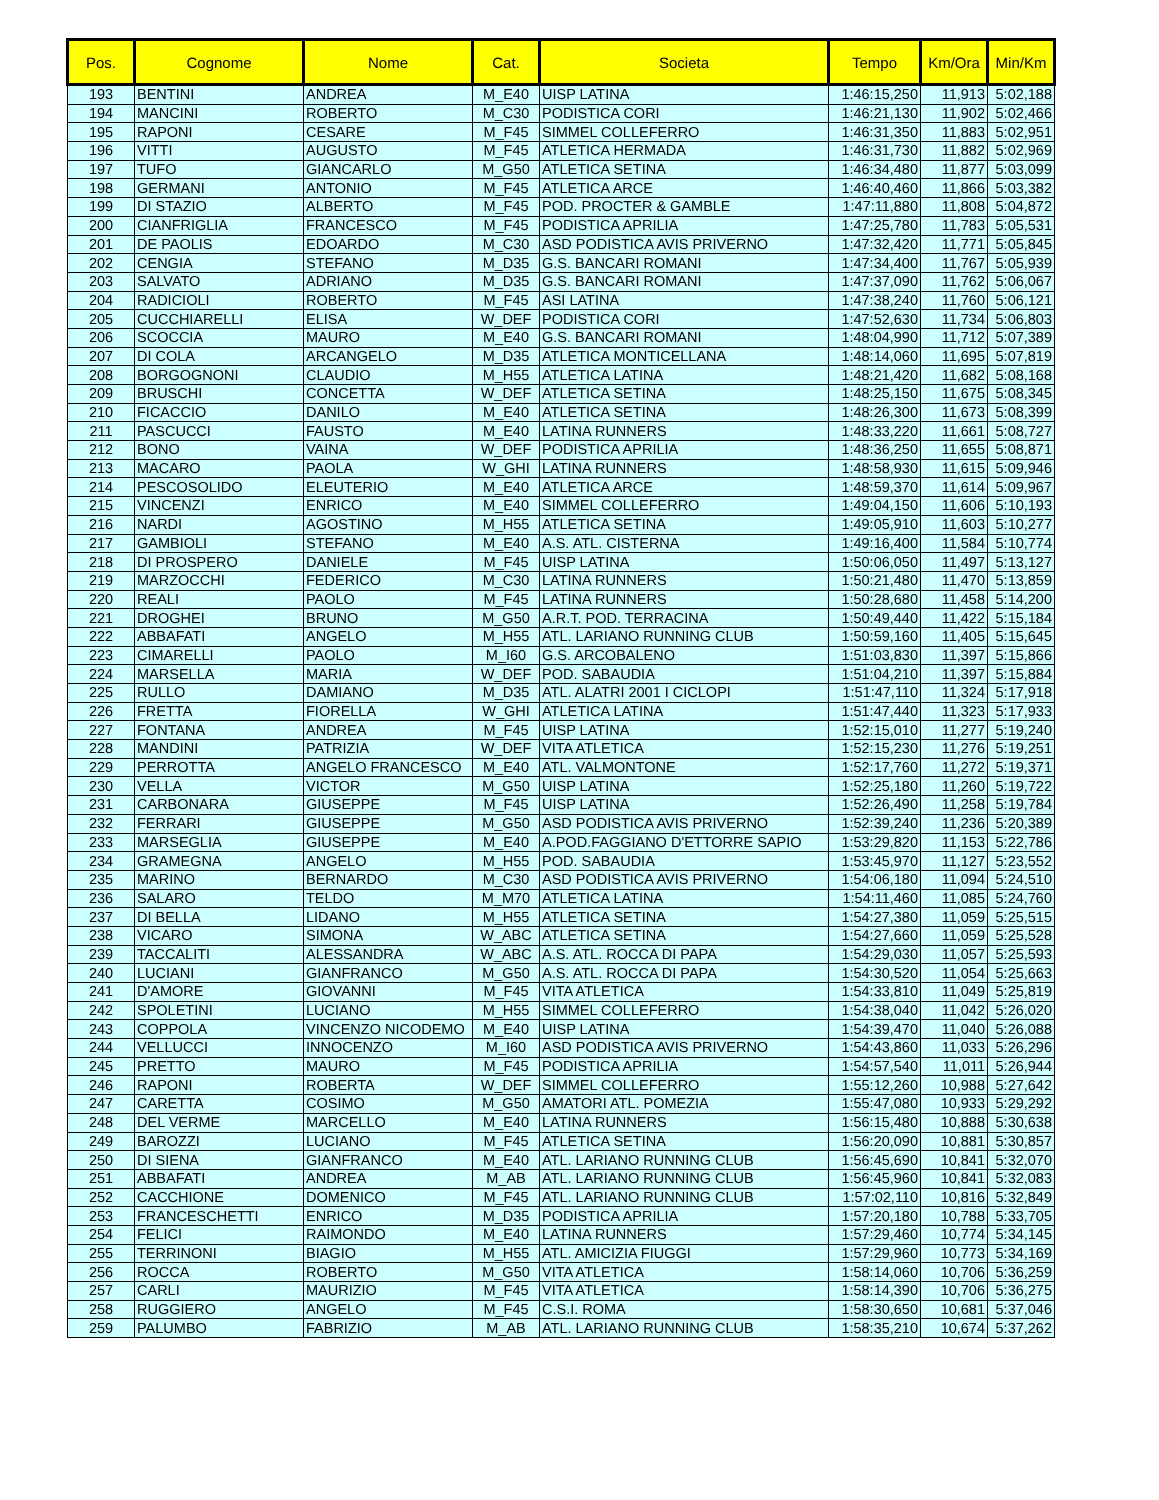| Pos. | Cognome | Nome | Cat. | Societa | Tempo | Km/Ora | Min/Km |
| --- | --- | --- | --- | --- | --- | --- | --- |
| 193 | BENTINI | ANDREA | M_E40 | UISP LATINA | 1:46:15,250 | 11,913 | 5:02,188 |
| 194 | MANCINI | ROBERTO | M_C30 | PODISTICA CORI | 1:46:21,130 | 11,902 | 5:02,466 |
| 195 | RAPONI | CESARE | M_F45 | SIMMEL COLLEFERRO | 1:46:31,350 | 11,883 | 5:02,951 |
| 196 | VITTI | AUGUSTO | M_F45 | ATLETICA HERMADA | 1:46:31,730 | 11,882 | 5:02,969 |
| 197 | TUFO | GIANCARLO | M_G50 | ATLETICA SETINA | 1:46:34,480 | 11,877 | 5:03,099 |
| 198 | GERMANI | ANTONIO | M_F45 | ATLETICA ARCE | 1:46:40,460 | 11,866 | 5:03,382 |
| 199 | DI STAZIO | ALBERTO | M_F45 | POD. PROCTER & GAMBLE | 1:47:11,880 | 11,808 | 5:04,872 |
| 200 | CIANFRIGLIA | FRANCESCO | M_F45 | PODISTICA APRILIA | 1:47:25,780 | 11,783 | 5:05,531 |
| 201 | DE PAOLIS | EDOARDO | M_C30 | ASD PODISTICA AVIS PRIVERNO | 1:47:32,420 | 11,771 | 5:05,845 |
| 202 | CENGIA | STEFANO | M_D35 | G.S. BANCARI ROMANI | 1:47:34,400 | 11,767 | 5:05,939 |
| 203 | SALVATO | ADRIANO | M_D35 | G.S. BANCARI ROMANI | 1:47:37,090 | 11,762 | 5:06,067 |
| 204 | RADICIOLI | ROBERTO | M_F45 | ASI LATINA | 1:47:38,240 | 11,760 | 5:06,121 |
| 205 | CUCCHIARELLI | ELISA | W_DEF | PODISTICA CORI | 1:47:52,630 | 11,734 | 5:06,803 |
| 206 | SCOCCIA | MAURO | M_E40 | G.S. BANCARI ROMANI | 1:48:04,990 | 11,712 | 5:07,389 |
| 207 | DI COLA | ARCANGELO | M_D35 | ATLETICA MONTICELLANA | 1:48:14,060 | 11,695 | 5:07,819 |
| 208 | BORGOGNONI | CLAUDIO | M_H55 | ATLETICA LATINA | 1:48:21,420 | 11,682 | 5:08,168 |
| 209 | BRUSCHI | CONCETTA | W_DEF | ATLETICA SETINA | 1:48:25,150 | 11,675 | 5:08,345 |
| 210 | FICACCIO | DANILO | M_E40 | ATLETICA SETINA | 1:48:26,300 | 11,673 | 5:08,399 |
| 211 | PASCUCCI | FAUSTO | M_E40 | LATINA RUNNERS | 1:48:33,220 | 11,661 | 5:08,727 |
| 212 | BONO | VAINA | W_DEF | PODISTICA APRILIA | 1:48:36,250 | 11,655 | 5:08,871 |
| 213 | MACARO | PAOLA | W_GHI | LATINA RUNNERS | 1:48:58,930 | 11,615 | 5:09,946 |
| 214 | PESCOSOLIDO | ELEUTERIO | M_E40 | ATLETICA ARCE | 1:48:59,370 | 11,614 | 5:09,967 |
| 215 | VINCENZI | ENRICO | M_E40 | SIMMEL COLLEFERRO | 1:49:04,150 | 11,606 | 5:10,193 |
| 216 | NARDI | AGOSTINO | M_H55 | ATLETICA SETINA | 1:49:05,910 | 11,603 | 5:10,277 |
| 217 | GAMBIOLI | STEFANO | M_E40 | A.S. ATL. CISTERNA | 1:49:16,400 | 11,584 | 5:10,774 |
| 218 | DI PROSPERO | DANIELE | M_F45 | UISP LATINA | 1:50:06,050 | 11,497 | 5:13,127 |
| 219 | MARZOCCHI | FEDERICO | M_C30 | LATINA RUNNERS | 1:50:21,480 | 11,470 | 5:13,859 |
| 220 | REALI | PAOLO | M_F45 | LATINA RUNNERS | 1:50:28,680 | 11,458 | 5:14,200 |
| 221 | DROGHEI | BRUNO | M_G50 | A.R.T. POD. TERRACINA | 1:50:49,440 | 11,422 | 5:15,184 |
| 222 | ABBAFATI | ANGELO | M_H55 | ATL. LARIANO RUNNING CLUB | 1:50:59,160 | 11,405 | 5:15,645 |
| 223 | CIMARELLI | PAOLO | M_I60 | G.S. ARCOBALENO | 1:51:03,830 | 11,397 | 5:15,866 |
| 224 | MARSELLA | MARIA | W_DEF | POD. SABAUDIA | 1:51:04,210 | 11,397 | 5:15,884 |
| 225 | RULLO | DAMIANO | M_D35 | ATL. ALATRI 2001 I CICLOPI | 1:51:47,110 | 11,324 | 5:17,918 |
| 226 | FRETTA | FIORELLA | W_GHI | ATLETICA LATINA | 1:51:47,440 | 11,323 | 5:17,933 |
| 227 | FONTANA | ANDREA | M_F45 | UISP LATINA | 1:52:15,010 | 11,277 | 5:19,240 |
| 228 | MANDINI | PATRIZIA | W_DEF | VITA ATLETICA | 1:52:15,230 | 11,276 | 5:19,251 |
| 229 | PERROTTA | ANGELO FRANCESCO | M_E40 | ATL. VALMONTONE | 1:52:17,760 | 11,272 | 5:19,371 |
| 230 | VELLA | VICTOR | M_G50 | UISP LATINA | 1:52:25,180 | 11,260 | 5:19,722 |
| 231 | CARBONARA | GIUSEPPE | M_F45 | UISP LATINA | 1:52:26,490 | 11,258 | 5:19,784 |
| 232 | FERRARI | GIUSEPPE | M_G50 | ASD PODISTICA AVIS PRIVERNO | 1:52:39,240 | 11,236 | 5:20,389 |
| 233 | MARSEGLIA | GIUSEPPE | M_E40 | A.POD.FAGGIANO D'ETTORRE SAPIO | 1:53:29,820 | 11,153 | 5:22,786 |
| 234 | GRAMEGNA | ANGELO | M_H55 | POD. SABAUDIA | 1:53:45,970 | 11,127 | 5:23,552 |
| 235 | MARINO | BERNARDO | M_C30 | ASD PODISTICA AVIS PRIVERNO | 1:54:06,180 | 11,094 | 5:24,510 |
| 236 | SALARO | TELDO | M_M70 | ATLETICA LATINA | 1:54:11,460 | 11,085 | 5:24,760 |
| 237 | DI BELLA | LIDANO | M_H55 | ATLETICA SETINA | 1:54:27,380 | 11,059 | 5:25,515 |
| 238 | VICARO | SIMONA | W_ABC | ATLETICA SETINA | 1:54:27,660 | 11,059 | 5:25,528 |
| 239 | TACCALITI | ALESSANDRA | W_ABC | A.S. ATL. ROCCA DI PAPA | 1:54:29,030 | 11,057 | 5:25,593 |
| 240 | LUCIANI | GIANFRANCO | M_G50 | A.S. ATL. ROCCA DI PAPA | 1:54:30,520 | 11,054 | 5:25,663 |
| 241 | D'AMORE | GIOVANNI | M_F45 | VITA ATLETICA | 1:54:33,810 | 11,049 | 5:25,819 |
| 242 | SPOLETINI | LUCIANO | M_H55 | SIMMEL COLLEFERRO | 1:54:38,040 | 11,042 | 5:26,020 |
| 243 | COPPOLA | VINCENZO NICODEMO | M_E40 | UISP LATINA | 1:54:39,470 | 11,040 | 5:26,088 |
| 244 | VELLUCCI | INNOCENZO | M_I60 | ASD PODISTICA AVIS PRIVERNO | 1:54:43,860 | 11,033 | 5:26,296 |
| 245 | PRETTO | MAURO | M_F45 | PODISTICA APRILIA | 1:54:57,540 | 11,011 | 5:26,944 |
| 246 | RAPONI | ROBERTA | W_DEF | SIMMEL COLLEFERRO | 1:55:12,260 | 10,988 | 5:27,642 |
| 247 | CARETTA | COSIMO | M_G50 | AMATORI ATL. POMEZIA | 1:55:47,080 | 10,933 | 5:29,292 |
| 248 | DEL VERME | MARCELLO | M_E40 | LATINA RUNNERS | 1:56:15,480 | 10,888 | 5:30,638 |
| 249 | BAROZZI | LUCIANO | M_F45 | ATLETICA SETINA | 1:56:20,090 | 10,881 | 5:30,857 |
| 250 | DI SIENA | GIANFRANCO | M_E40 | ATL. LARIANO RUNNING CLUB | 1:56:45,690 | 10,841 | 5:32,070 |
| 251 | ABBAFATI | ANDREA | M_AB | ATL. LARIANO RUNNING CLUB | 1:56:45,960 | 10,841 | 5:32,083 |
| 252 | CACCHIONE | DOMENICO | M_F45 | ATL. LARIANO RUNNING CLUB | 1:57:02,110 | 10,816 | 5:32,849 |
| 253 | FRANCESCHETTI | ENRICO | M_D35 | PODISTICA APRILIA | 1:57:20,180 | 10,788 | 5:33,705 |
| 254 | FELICI | RAIMONDO | M_E40 | LATINA RUNNERS | 1:57:29,460 | 10,774 | 5:34,145 |
| 255 | TERRINONI | BIAGIO | M_H55 | ATL. AMICIZIA FIUGGI | 1:57:29,960 | 10,773 | 5:34,169 |
| 256 | ROCCA | ROBERTO | M_G50 | VITA ATLETICA | 1:58:14,060 | 10,706 | 5:36,259 |
| 257 | CARLI | MAURIZIO | M_F45 | VITA ATLETICA | 1:58:14,390 | 10,706 | 5:36,275 |
| 258 | RUGGIERO | ANGELO | M_F45 | C.S.I. ROMA | 1:58:30,650 | 10,681 | 5:37,046 |
| 259 | PALUMBO | FABRIZIO | M_AB | ATL. LARIANO RUNNING CLUB | 1:58:35,210 | 10,674 | 5:37,262 |